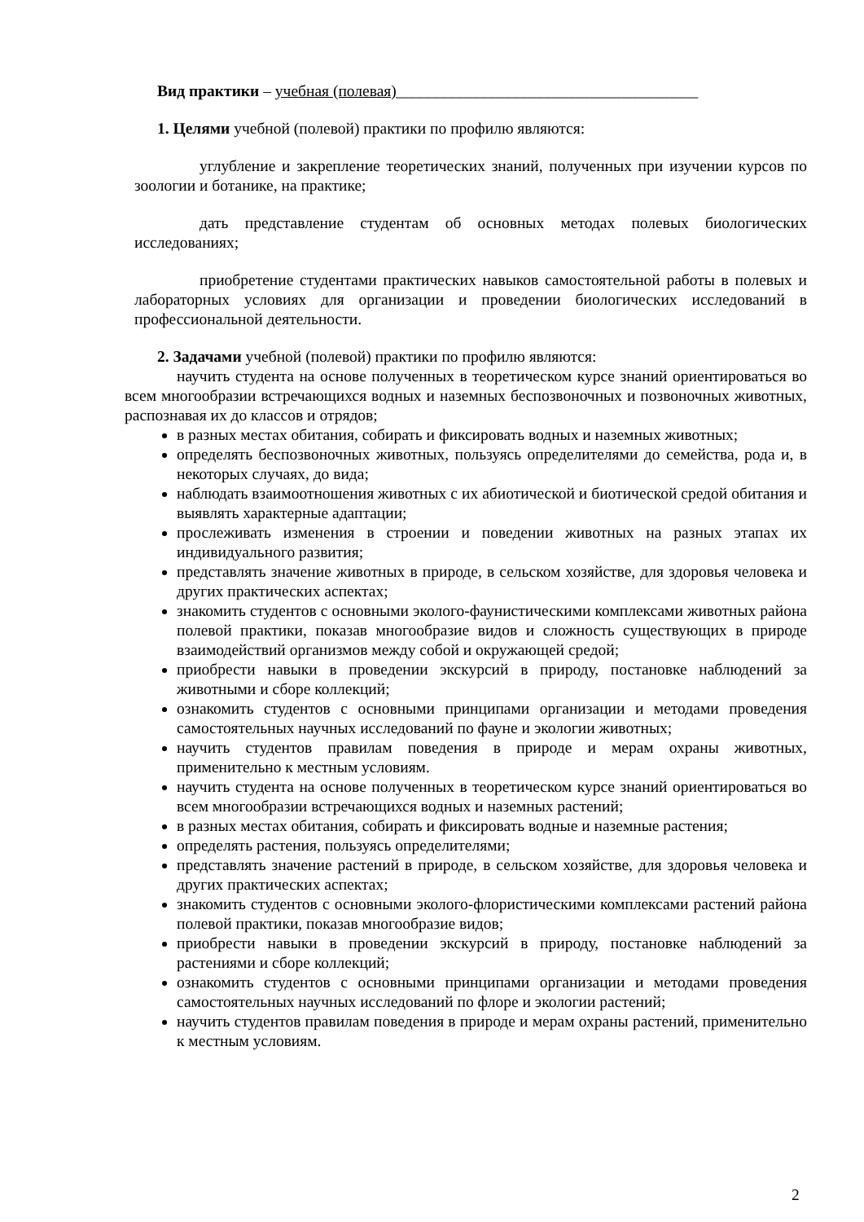Вид практики – учебная (полевая)______________________________________
1. Целями учебной (полевой) практики по профилю являются:
углубление и закрепление теоретических знаний, полученных при изучении курсов по зоологии и ботанике, на практике;
дать представление студентам об основных методах полевых биологических исследованиях;
приобретение студентами практических навыков самостоятельной работы в полевых и лабораторных условиях для организации и проведении биологических исследований в профессиональной деятельности.
2. Задачами учебной (полевой) практики по профилю являются:
научить студента на основе полученных в теоретическом курсе знаний ориентироваться во всем многообразии встречающихся водных и наземных беспозвоночных и позвоночных животных, распознавая их до классов и отрядов;
в разных местах обитания, собирать и фиксировать водных и наземных животных;
определять беспозвоночных животных, пользуясь определителями до семейства, рода и, в некоторых случаях, до вида;
наблюдать взаимоотношения животных с их абиотической и биотической средой обитания и выявлять характерные адаптации;
прослеживать изменения в строении и поведении животных на разных этапах их индивидуального развития;
представлять значение животных в природе, в сельском хозяйстве, для здоровья человека и других практических аспектах;
знакомить студентов с основными эколого-фаунистическими комплексами животных района полевой практики, показав многообразие видов и сложность существующих в природе взаимодействий организмов между собой и окружающей средой;
приобрести навыки в проведении экскурсий в природу, постановке наблюдений за животными и сборе коллекций;
ознакомить студентов с основными принципами организации и методами проведения самостоятельных научных исследований по фауне и экологии животных;
научить студентов правилам поведения в природе и мерам охраны животных, применительно к местным условиям.
научить студента на основе полученных в теоретическом курсе знаний ориентироваться во всем многообразии встречающихся водных и наземных растений;
в разных местах обитания, собирать и фиксировать водные и наземные растения;
определять растения, пользуясь определителями;
представлять значение растений в природе, в сельском хозяйстве, для здоровья человека и других практических аспектах;
знакомить студентов с основными эколого-флористическими комплексами растений района полевой практики, показав многообразие видов;
приобрести навыки в проведении экскурсий в природу, постановке наблюдений за растениями и сборе коллекций;
ознакомить студентов с основными принципами организации и методами проведения самостоятельных научных исследований по флоре и экологии растений;
научить студентов правилам поведения в природе и мерам охраны растений, применительно к местным условиям.
2